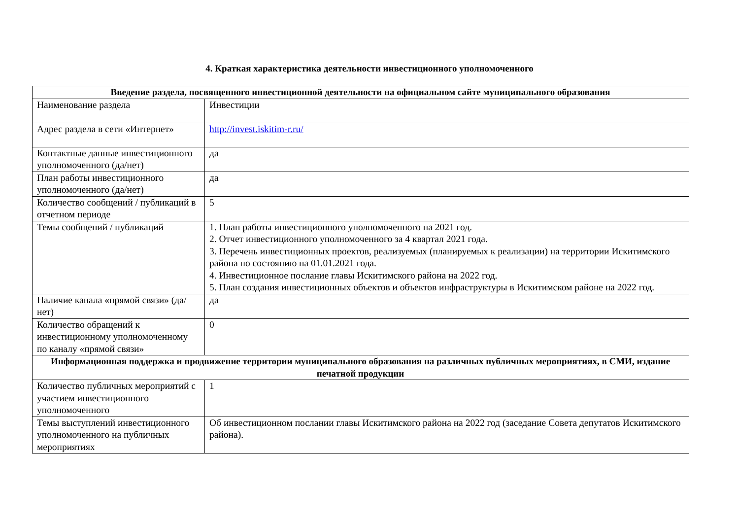4. Краткая характеристика деятельности инвестиционного уполномоченного
| Введение раздела, посвященного инвестиционной деятельности на официальном сайте муниципального образования | |
| --- | --- |
| Наименование раздела | Инвестиции |
| Адрес раздела в сети «Интернет» | http://invest.iskitim-r.ru/ |
| Контактные данные инвестиционного уполномоченного (да/нет) | да |
| План работы инвестиционного уполномоченного (да/нет) | да |
| Количество сообщений / публикаций в отчетном периоде | 5 |
| Темы сообщений / публикаций | 1. План работы инвестиционного уполномоченного на 2021 год. 2. Отчет инвестиционного уполномоченного за 4 квартал 2021 года. 3. Перечень инвестиционных проектов, реализуемых (планируемых к реализации) на территории Искитимского района по состоянию на 01.01.2021 года. 4. Инвестиционное послание главы Искитимского района на 2022 год. 5. План создания инвестиционных объектов и объектов инфраструктуры в Искитимском районе на 2022 год. |
| Наличие канала «прямой связи» (да/нет) | да |
| Количество обращений к инвестиционному уполномоченному по каналу «прямой связи» | 0 |
| Информационная поддержка и продвижение территории муниципального образования на различных публичных мероприятиях, в СМИ, издание печатной продукции | |
| Количество публичных мероприятий с участием инвестиционного уполномоченного | 1 |
| Темы выступлений инвестиционного уполномоченного на публичных мероприятиях | Об инвестиционном послании главы Искитимского района на 2022 год (заседание Совета депутатов Искитимского района). |